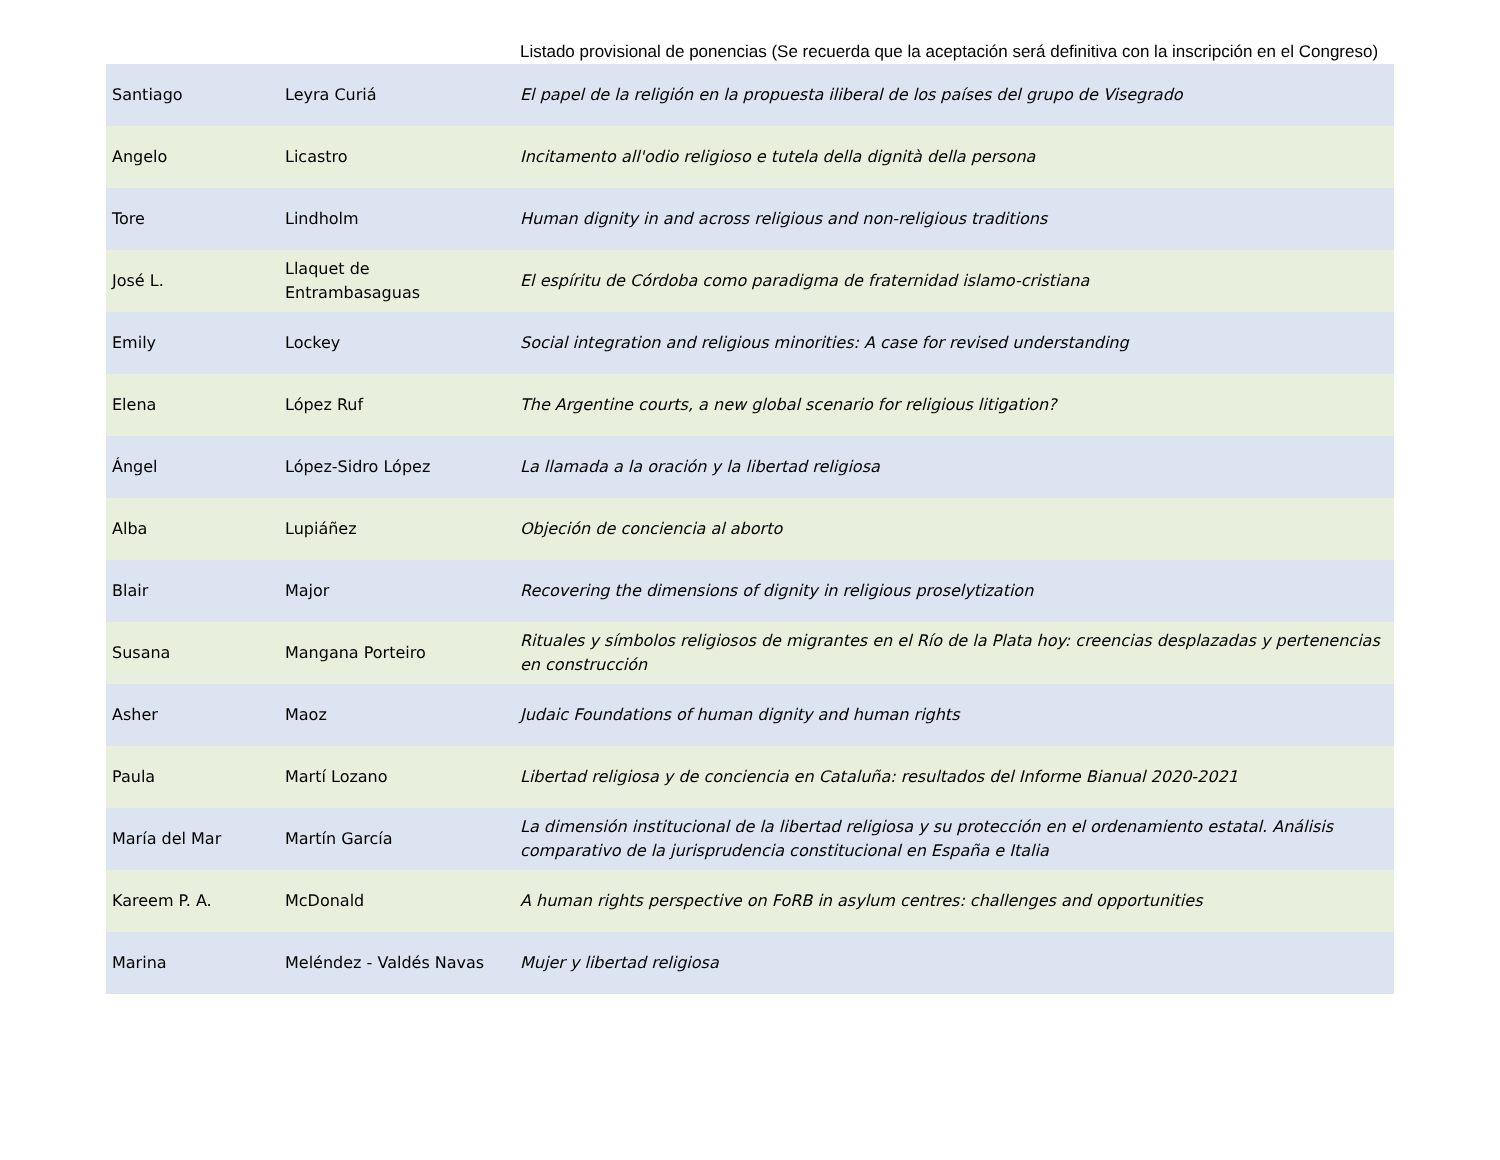Listado provisional de ponencias (Se recuerda que la aceptación será definitiva con la inscripción en el Congreso)
| Santiago | Leyra Curiá | El papel de la religión en la propuesta iliberal de los países del grupo de Visegrado |
| Angelo | Licastro | Incitamento all'odio religioso e tutela della dignità della persona |
| Tore | Lindholm | Human dignity in and across religious and non-religious traditions |
| José L. | Llaquet de Entrambasaguas | El espíritu de Córdoba como paradigma de fraternidad islamo-cristiana |
| Emily | Lockey | Social integration and religious minorities: A case for revised understanding |
| Elena | López Ruf | The Argentine courts, a new global scenario for religious litigation? |
| Ángel | López-Sidro López | La llamada a la oración y la libertad religiosa |
| Alba | Lupiáñez | Objeción de conciencia al aborto |
| Blair | Major | Recovering the dimensions of dignity in religious proselytization |
| Susana | Mangana Porteiro | Rituales y símbolos religiosos de migrantes en el Río de la Plata hoy: creencias desplazadas y pertenencias en construcción |
| Asher | Maoz | Judaic Foundations of human dignity and human rights |
| Paula | Martí Lozano | Libertad religiosa y de conciencia en Cataluña: resultados del Informe Bianual 2020-2021 |
| María del Mar | Martín García | La dimensión institucional de la libertad religiosa y su protección en el ordenamiento estatal. Análisis comparativo de la jurisprudencia constitucional en España e Italia |
| Kareem P. A. | McDonald | A human rights perspective on FoRB in asylum centres: challenges and opportunities |
| Marina | Meléndez - Valdés Navas | Mujer y libertad religiosa |